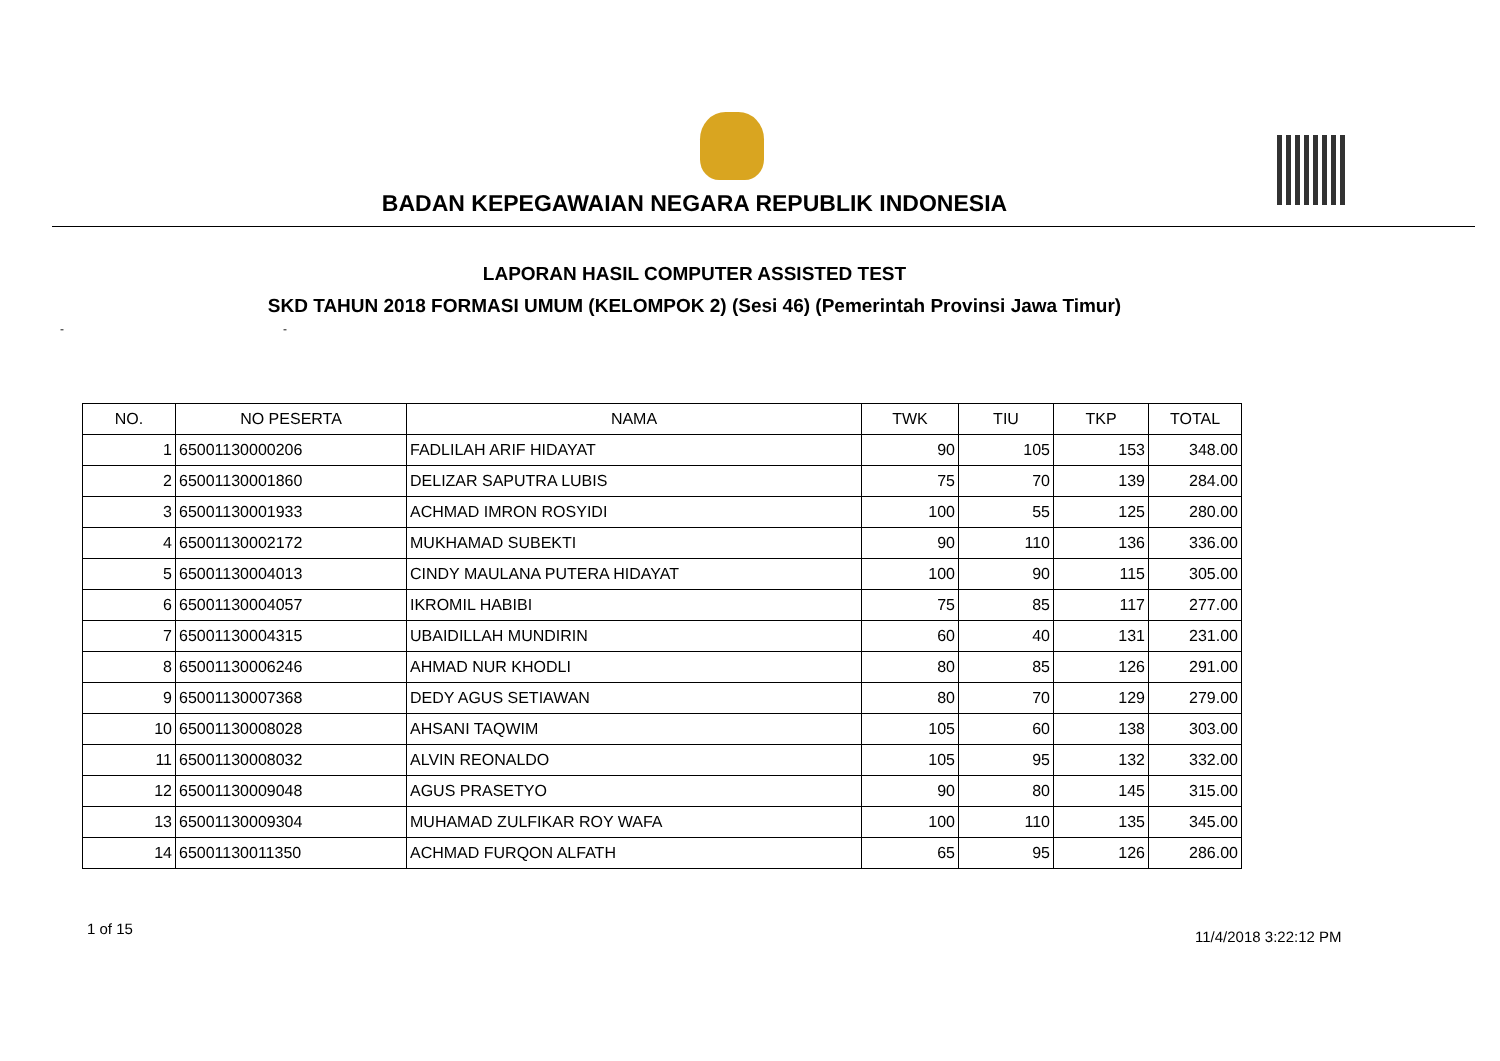BADAN KEPEGAWAIAN NEGARA REPUBLIK INDONESIA
LAPORAN HASIL COMPUTER ASSISTED TEST
SKD TAHUN 2018 FORMASI UMUM (KELOMPOK 2) (Sesi 46) (Pemerintah Provinsi Jawa Timur)
- -
| NO. | NO PESERTA | NAMA | TWK | TIU | TKP | TOTAL |
| --- | --- | --- | --- | --- | --- | --- |
| 1 | 65001130000206 | FADLILAH ARIF HIDAYAT | 90 | 105 | 153 | 348.00 |
| 2 | 65001130001860 | DELIZAR SAPUTRA LUBIS | 75 | 70 | 139 | 284.00 |
| 3 | 65001130001933 | ACHMAD IMRON ROSYIDI | 100 | 55 | 125 | 280.00 |
| 4 | 65001130002172 | MUKHAMAD SUBEKTI | 90 | 110 | 136 | 336.00 |
| 5 | 65001130004013 | CINDY MAULANA PUTERA HIDAYAT | 100 | 90 | 115 | 305.00 |
| 6 | 65001130004057 | IKROMIL HABIBI | 75 | 85 | 117 | 277.00 |
| 7 | 65001130004315 | UBAIDILLAH MUNDIRIN | 60 | 40 | 131 | 231.00 |
| 8 | 65001130006246 | AHMAD NUR KHODLI | 80 | 85 | 126 | 291.00 |
| 9 | 65001130007368 | DEDY AGUS SETIAWAN | 80 | 70 | 129 | 279.00 |
| 10 | 65001130008028 | AHSANI TAQWIM | 105 | 60 | 138 | 303.00 |
| 11 | 65001130008032 | ALVIN REONALDO | 105 | 95 | 132 | 332.00 |
| 12 | 65001130009048 | AGUS PRASETYO | 90 | 80 | 145 | 315.00 |
| 13 | 65001130009304 | MUHAMAD ZULFIKAR ROY WAFA | 100 | 110 | 135 | 345.00 |
| 14 | 65001130011350 | ACHMAD FURQON ALFATH | 65 | 95 | 126 | 286.00 |
1 of 15 11/4/2018 3:22:12 PM